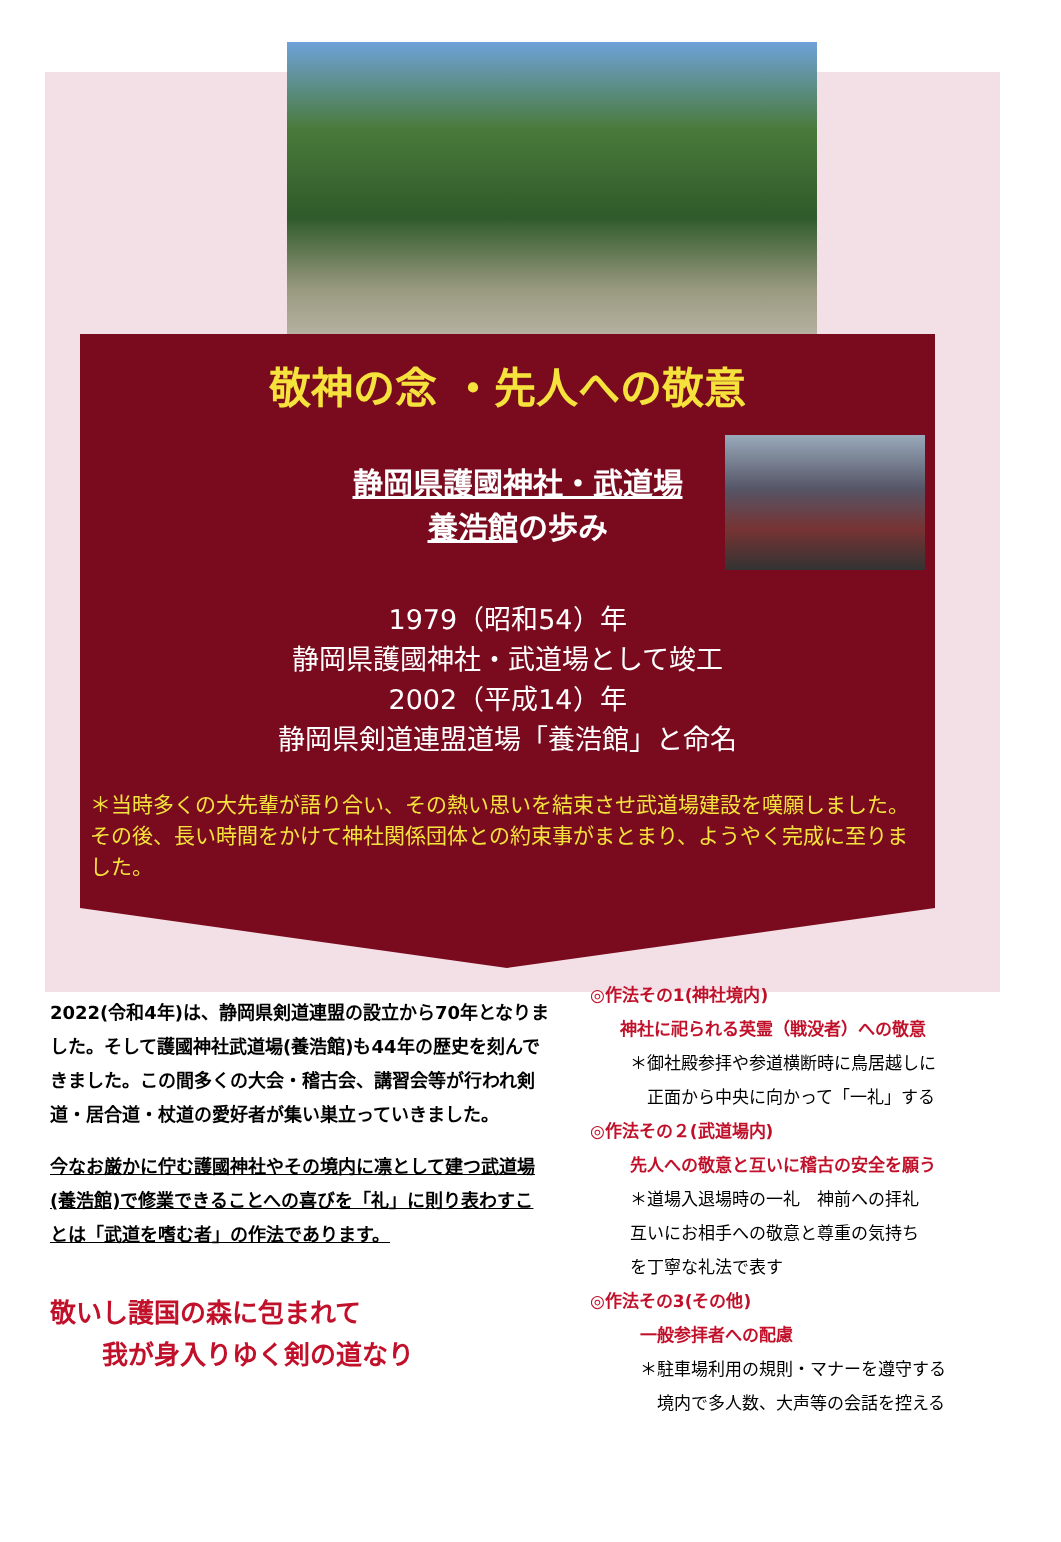敬神の念 ・先人への敬意
静岡県護國神社・武道場
養浩館の歩み
1979（昭和54）年
静岡県護國神社・武道場として竣工
2002（平成14）年
静岡県剣道連盟道場「養浩館」と命名
＊当時多くの大先輩が語り合い、その熱い思いを結束させ武道場建設を嘆願しました。その後、長い時間をかけて神社関係団体との約束事がまとまり、ようやく完成に至りました。
2022(令和4年)は、静岡県剣道連盟の設立から70年となりました。そして護國神社武道場(養浩館)も44年の歴史を刻んできました。この間多くの大会・稽古会、講習会等が行われ剣道・居合道・杖道の愛好者が集い巣立っていきました。
今なお厳かに佇む護國神社やその境内に凛として建つ武道場(養浩館)で修業できることへの喜びを「礼」に則り表わすことは「武道を嗜む者」の作法であります。
敬いし護国の森に包まれて
　　我が身入りゆく剣の道なり
◎作法その1(神社境内)
神社に祀られる英霊（戦没者）への敬意
＊御社殿参拝や参道横断時に鳥居越しに
　正面から中央に向かって「一礼」する
◎作法その２(武道場内)
先人への敬意と互いに稽古の安全を願う
＊道場入退場時の一礼　神前への拝礼
互いにお相手への敬意と尊重の気持ち
を丁寧な礼法で表す
◎作法その3(その他)
一般参拝者への配慮
＊駐車場利用の規則・マナーを遵守する
　境内で多人数、大声等の会話を控える